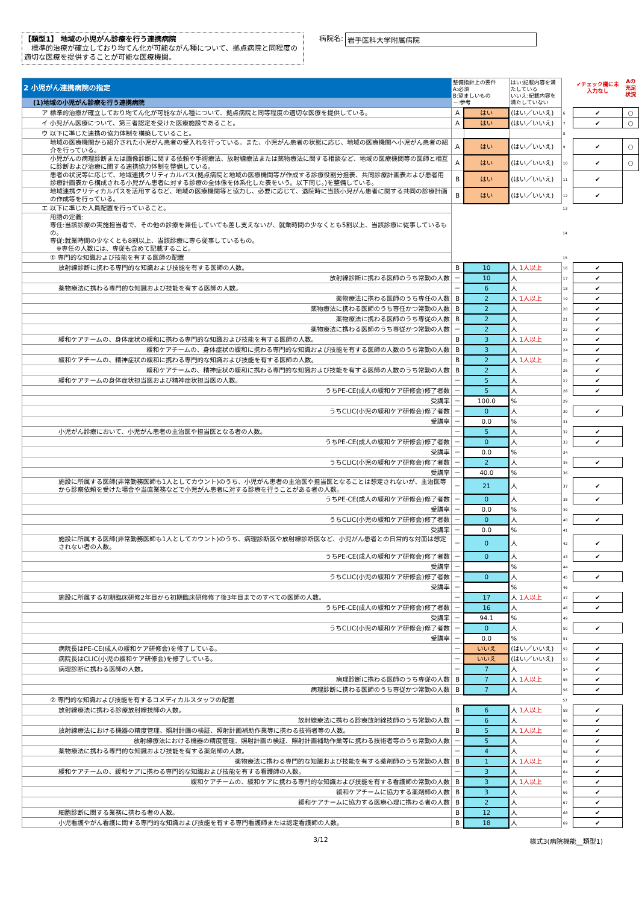【類型1】 地域の小児がん診療を行う連携病院
　標準的治療が確立しており均てん化が可能ながん種について、拠点病院と同程度の適切な医療を提供することが可能な医療機関。
病院名: 岩手医科大学附属病院
| 2 小児がん連携病院の指定 | 整備指針上の要件 A:必須 B:望ましいもの －:参考 | | はい:記載内容を満たしている いいえ:記載内容を満たしていない | | ✔チェック欄に未入力なし | Aの充足状況 |
| (1)地域の小児がん診療を行う連携病院 | | | | | | |
| ア 標準的治療が確立しており均てん化が可能ながん種について、拠点病院と同等程度の適切な医療を提供している。 | A | はい | (はい／いいえ) | 6 | ✔ | ○ |
| イ 小児がん医療について、第三者認定を受けた医療施設であること。 | A | はい | (はい／いいえ) | 7 | ✔ | ○ |
| ウ 以下に準じた連携の協力体制を構築していること。 | | | | 8 | | |
| 地域の医療機関から紹介された小児がん患者の受入れを行っている。また、小児がん患者の状態に応じ、地域の医療機関へ小児がん患者の紹介を行っている。 | A | はい | (はい／いいえ) | 9 | ✔ | ○ |
| 小児がんの病理診断または画像診断に関する依頼や手術療法、放射線療法または薬物療法に関する相談など、地域の医療機関等の医師と相互に診断および治療に関する連携協力体制を整備している。 | A | はい | (はい／いいえ) | 10 | ✔ | ○ |
| 患者の状況等に応じて、地域連携クリティカルパス(拠点病院と地域の医療機関等が作成する診療役割分担表、共同診療計画表および患者用診療計画表から構成される小児がん患者に対する診療の全体像を体系化した表をいう。以下同じ。)を整備している。 | B | はい | (はい／いいえ) | 11 | ✔ | |
| 地域連携クリティカルパスを活用するなど、地域の医療機関等と協力し、必要に応じて、退院時に当該小児がん患者に関する共同の診療計画の作成等を行っている。 | B | はい | (はい／いいえ) | 12 | ✔ | |
| エ 以下に準じた人員配置を行っていること。 | | | | 13 | | |
| 用語の定義: 専任:当該診療の実施担当者で、その他の診療を兼任していても差し支えないが、就業時間の少なくとも5割以上、当該診療に従事しているもの。 専従:就業時間の少なくとも8割以上、当該診療に専ら従事しているもの。 ※専任の人数には、専従も含めて記載すること。 | | | | 14 | | |
| ① 専門的な知識および技能を有する医師の配置 | | | | 15 | | |
| 放射線診断に携わる専門的な知識および技能を有する医師の人数。 | B | 10 | 人 1人以上 | 16 | ✔ | |
| 放射線診断に携わる医師のうち常勤の人数 | － | 10 | 人 | 17 | ✔ | |
| 薬物療法に携わる専門的な知識および技能を有する医師の人数。 | － | 6 | 人 | 18 | ✔ | |
| 薬物療法に携わる医師のうち専任の人数 | B | 2 | 人 1人以上 | 19 | ✔ | |
| 薬物療法に携わる医師のうち専任かつ常勤の人数 | B | 2 | 人 | 20 | ✔ | |
| 薬物療法に携わる医師のうち専従の人数 | B | 2 | 人 | 21 | ✔ | |
| 薬物療法に携わる医師のうち専従かつ常勤の人数 | － | 2 | 人 | 22 | ✔ | |
| 緩和ケアチームの、身体症状の緩和に携わる専門的な知識および技能を有する医師の人数。 | B | 3 | 人 1人以上 | 23 | ✔ | |
| 緩和ケアチームの、身体症状の緩和に携わる専門的な知識および技能を有する医師の人数のうち常勤の人数 | B | 3 | 人 | 24 | ✔ | |
| 緩和ケアチームの、精神症状の緩和に携わる専門的な知識および技能を有する医師の人数。 | B | 2 | 人 1人以上 | 25 | ✔ | |
| 緩和ケアチームの、精神症状の緩和に携わる専門的な知識および技能を有する医師の人数のうち常勤の人数 | B | 2 | 人 | 26 | ✔ | |
| 緩和ケアチームの身体症状担当医および精神症状担当医の人数。 | － | 5 | 人 | 27 | ✔ | |
| うちPE-CE(成人の緩和ケア研修会)修了者数 | － | 5 | 人 | 28 | ✔ | |
| 受講率 | － | 100.0 | % | 29 | | |
| うちCLIC(小児の緩和ケア研修会)修了者数 | － | 0 | 人 | 30 | ✔ | |
| 受講率 | － | 0.0 | % | 31 | | |
| 小児がん診療において、小児がん患者の主治医や担当医となる者の人数。 | － | 5 | 人 | 32 | ✔ | |
| うちPE-CE(成人の緩和ケア研修会)修了者数 | － | 0 | 人 | 33 | ✔ | |
| 受講率 | － | 0.0 | % | 34 | | |
| うちCLIC(小児の緩和ケア研修会)修了者数 | － | 2 | 人 | 35 | ✔ | |
| 受講率 | － | 40.0 | % | 36 | | |
| 施設に所属する医師(非常勤務医師も1人としてカウント)のうち、小児がん患者の主治医や担当医となることは想定されないが、主治医等から診察依頼を受けた場合や当直業務などで小児がん患者に対する診療を行うことがある者の人数。 | － | 21 | 人 | 37 | ✔ | |
| うちPE-CE(成人の緩和ケア研修会)修了者数 | － | 0 | 人 | 38 | ✔ | |
| 受講率 | － | 0.0 | % | 39 | | |
| うちCLIC(小児の緩和ケア研修会)修了者数 | － | 0 | 人 | 40 | ✔ | |
| 受講率 | － | 0.0 | % | 41 | | |
| 施設に所属する医師(非常勤務医師も1人としてカウント)のうち、病理診断医や放射線診断医など、小児がん患者との日常的な対面は想定されない者の人数。 | － | 0 | 人 | 42 | ✔ | |
| うちPE-CE(成人の緩和ケア研修会)修了者数 | － | 0 | 人 | 43 | ✔ | |
| 受講率 | － | | % | 44 | | |
| うちCLIC(小児の緩和ケア研修会)修了者数 | － | 0 | 人 | 45 | ✔ | |
| 受講率 | － | | % | 46 | | |
| 施設に所属する初期臨床研修2年目から初期臨床研修修了後3年目までのすべての医師の人数。 | － | 17 | 人 1人以上 | 47 | ✔ | |
| うちPE-CE(成人の緩和ケア研修会)修了者数 | － | 16 | 人 | 48 | ✔ | |
| 受講率 | － | 94.1 | % | 49 | | |
| うちCLIC(小児の緩和ケア研修会)修了者数 | － | 0 | 人 | 50 | ✔ | |
| 受講率 | － | 0.0 | % | 51 | | |
| 病院長はPE-CE(成人の緩和ケア研修会)を修了している。 | － | いいえ | (はい／いいえ) | 52 | ✔ | |
| 病院長はCLIC(小児の緩和ケア研修会)を修了している。 | － | いいえ | (はい／いいえ) | 53 | ✔ | |
| 病理診断に携わる医師の人数。 | － | 7 | 人 | 54 | ✔ | |
| 病理診断に携わる医師のうち専従の人数 | B | 7 | 人 1人以上 | 55 | ✔ | |
| 病理診断に携わる医師のうち専従かつ常勤の人数 | B | 7 | 人 | 56 | ✔ | |
| ② 専門的な知識および技能を有するコメディカルスタッフの配置 | | | | 57 | | |
| 放射線療法に携わる診療放射線技師の人数。 | B | 6 | 人 1人以上 | 58 | ✔ | |
| 放射線療法に携わる診療放射線技師のうち常勤の人数 | － | 6 | 人 | 59 | ✔ | |
| 放射線療法における機器の精度管理、照射計画の検証、照射計画補助作業等に携わる技術者等の人数。 | B | 5 | 人 1人以上 | 60 | ✔ | |
| 放射線療法における機器の精度管理、照射計画の検証、照射計画補助作業等に携わる技術者等のうち常勤の人数 | － | 5 | 人 | 61 | ✔ | |
| 薬物療法に携わる専門的な知識および技能を有する薬剤師の人数。 | － | 4 | 人 | 62 | ✔ | |
| 薬物療法に携わる専門的な知識および技能を有する薬剤師のうち常勤の人数 | B | 1 | 人 1人以上 | 63 | ✔ | |
| 緩和ケアチームの、緩和ケアに携わる専門的な知識および技能を有する看護師の人数。 | － | 3 | 人 | 64 | ✔ | |
| 緩和ケアチームの、緩和ケアに携わる専門的な知識および技能を有する看護師の常勤の人数 | B | 3 | 人 1人以上 | 65 | ✔ | |
| 緩和ケアチームに協力する薬剤師の人数 | B | 3 | 人 | 66 | ✔ | |
| 緩和ケアチームに協力する医療心理に携わる者の人数 | B | 2 | 人 | 67 | ✔ | |
| 細胞診断に関する業務に携わる者の人数。 | B | 12 | 人 | 68 | ✔ | |
| 小児看護やがん看護に関する専門的な知識および技能を有する専門看護師または認定看護師の人数。 | B | 18 | 人 | 69 | ✔ | |
3/12 様式3(病院機能__類型1)